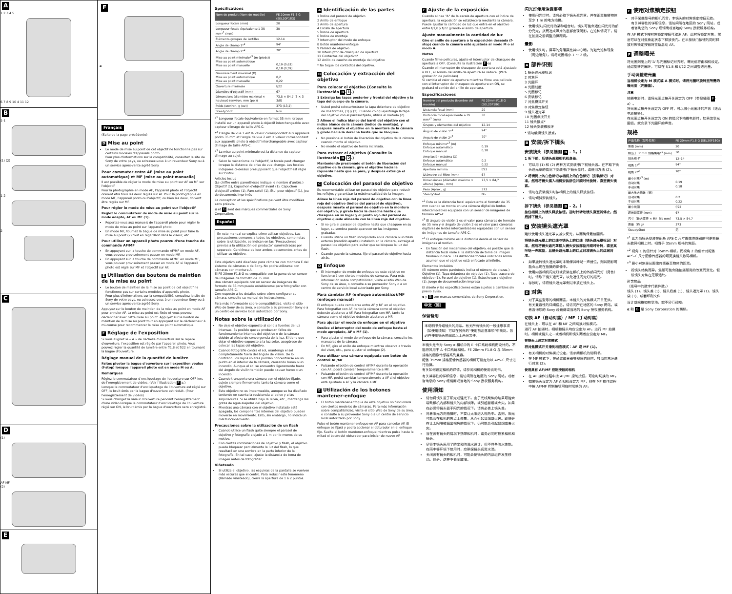A
1 2 3 4 5
6 7 8 9 10 4 11 12
B
1-1
(1) (2)
1-2
2
C
D
(1)
AF MF
(2)
E
F
a
Français
(Suite de la page précédente)
D Mise au point
Le mode de mise au point de cet objectif ne fonctionne pas sur certains modèles d'appareils photo.
Pour plus d'informations sur la compatibilité, consultez le site de Sony de votre pays, ou adressez-vous à un revendeur Sony ou à un service après-vente agréé Sony.
Pour commuter entre AF (mise au point automatique) et MF (mise au point manuelle)
Il est possible de régler le mode de mise au point sur AF ou MF sur l'objectif.
Pour la photographie en mode AF, l'appareil photo et l'objectif doivent être tous les deux réglés sur AF. Pour la photographie en mode MF, l'appareil photo ou l'objectif, ou bien les deux, doivent être réglés sur MF.
Pour régler le mode de mise au point sur l'objectif
Réglez le commutateur de mode de mise au point sur le mode adapté, AF ou MF (1).
Reportez-vous aux manuels de l'appareil photo pour régler le mode de mise au point sur l'appareil photo.
En mode MF, tournez la bague de mise au point pour faire la mise au point (2) tout en regardant dans le viseur, etc.
Pour utiliser un appareil photo pourvu d'une touche de commande AF/MF
En appuyant sur la touche de commande AF/MF en mode AF, vous pouvez provisoirement passer en mode MF.
En appuyant sur la touche de commande AF/MF en mode MF, vous pouvez provisoirement passer en mode AF si l'appareil photo est réglé sur MF et l'objectif sur AF.
E Utilisation des boutons de maintien de la mise au point
Le bouton de maintien de la mise au point de cet objectif ne fonctionne pas sur certains modèles d'appareils photo.
Pour plus d'informations sur la compatibilité, consultez le site de Sony de votre pays, ou adressez-vous à un revendeur Sony ou à un service après-vente agréé Sony.
Appuyez sur le bouton de maintien de la mise au point en mode AF pour annuler AF. La mise au point est fixée et vous pouvez déclencher avec cette mise au point. Appuyez sur le bouton de maintien de la mise au point tout en appuyant sur le déclencheur à mi-course pour recommencer la mise au point automatique.
F Réglage de l'exposition
Si vous alignez le « A » de l'échelle d'ouverture sur le repère d'ouverture, l'exposition est réglée par l'appareil photo. Vous pouvez régler la quantité de lumière entre f/1,8 et f/22 en tournant la bague d'ouverture.
Réglage manuel de la quantité de lumière
Faites pivoter la bague d'ouverture sur l'exposition voulue (f-stop) lorsque l'appareil photo est en mode M ou A.
Remarques
Réglez le commutateur d'encliquetage de l'ouverture sur OFF lors de l'enregistrement de vidéos. (Voir l'illustration F-a.)
Lorsque le commutateur d'encliquetage de l'ouverture est réglé sur OFF, le bruit émis par la bague d'ouverture est réduit. (Pour l'enregistrement de vidéos)
Si vous changez la valeur d'ouverture pendant l'enregistrement d'une vidéo lorsque le commutateur d'encliquetage de l'ouverture réglé sur ON, le bruit émis par la bague d'ouverture sera enregistré.
Spécifications
| Nom de produit (Nom de modèle) | FE 20mm F1.8 G (SEL20F18G) |
| --- | --- |
| Longueur focale (mm) | 20 |
| Longueur focale équivalente à 35 mm*<sup>1</sup> (mm) | 30 |
| Éléments-groupes de lentilles | 12-14 |
| Angle de champ 1*<sup>2</sup> | 94° |
| Angle de champ 2*<sup>2</sup> | 70° |
| Mise au point minimale*<sup>3</sup> (m (pieds)) Mise au point automatique Mise au point manuelle | 0,19 (0,63) 0,18 (0,59) |
| Grossissement maximal (X) Mise au point automatique Mise au point manuelle | 0,2 0,22 |
| Ouverture minimale | f/22 |
| Diamètre d'objectif (mm) | 67 |
| Dimensions (diamètre maximal × hauteur) (environ, mm (po.)) | 73,5 × 84,7 (3 × 3 3/8) |
| Poids (environ, g (oz)) | 373 (13,2) |
| SteadyShot | Non |
*<sup>1</sup> Longueur focale équivalente en format 35 mm lorsque installé sur un appareil photo à objectif interchangeable avec capteur d'image de taille APS-C.
*<sup>2</sup> L'angle de vue 1 est la valeur correspondant aux appareils photo 35 mm et l'angle de vue 2 est la valeur correspondant aux appareils photo à objectif interchangeable avec capteur d'image de taille APS-C.
*<sup>3</sup> La mise au point minimale est la distance du capteur d'image au sujet.
Selon le mécanisme de l'objectif, la focale peut changer lorsque la distance de prise de vue change. Les focales indiquées ci-dessus présupposent que l'objectif est réglé sur l'infini.
Articles inclus
(Le chiffre entre parenthèses indique le nombre d'unités.)
Objectif (1), Capuchon d'objectif avant (1), Capuchon d'objectif arrière (1), Pare-soleil (1), Étui pour objectif (1), Jeu de documents imprimés
La conception et les spécifications peuvent être modifiées sans préavis.
α et G sont des marques commerciales de Sony Corporation.
Español
En este manual se explica cómo utilizar objetivos. Las precauciones comunes a todos los objetivos, como notas sobre la utilización, se indican en las "Precauciones previas a la utilización del producto" suministradas por separado. Cerciórese de leer ambos documentos antes de utilizar su objetivo.
Este objetivo está diseñado para cámaras con montura E del sistema de cámaras α de Sony. No podrá utilizarse con cámaras con montura A.
El FE 20mm F1.8 G es compatible con la gama de un sensor de imágenes de formato de 35 mm
Una cámara equipada con un sensor de imágenes de formato de 35 mm puede establecerse para fotografiar con tamaño APS-C.
Con respecto a los detalles sobre cómo configurar su cámara, consulte su manual de instrucciones.
Para más información sobre compatibilidad, visite el sitio Web de Sony de su área, o consulte a su proveedor Sony o a un centro de servicio local autorizado por Sony.
Notas sobre la utilización
No deje el objetivo expuesto al sol o a fuentes de luz intensas. Es posible que se produzcan fallos de funcionamiento internos del objetivo o de la cámara debido al efecto de convergencia de la luz. Si tiene que dejar el objetivo expuesto a la luz solar, asegúrese de colocar las tapas del objetivo.
Cuando fotografíe contra el sol, mantenga el sol completamente fuera del ángulo de visión. De lo contrario, los rayos solares podrían concentrarse en un punto en el interior de la cámara, causando humo o un incendio. Aunque el sol se encuentre ligeramente fuera del ángulo de visión también puede causar humo o un incendio.
Cuando transporte una cámara con el objetivo fijado, sujete siempre firmemente tanto la cámara como el objetivo.
Este objetivo no es impermeable, aunque se ha diseñado teniendo en cuenta la resistencia al polvo y a las salpicaduras. Si se utiliza bajo la lluvia, etc., mantenga las gotas de agua alejadas del objetivo.
Mientras una cámara con el objetivo instalado esté apagada, los componentes internos del objetivo pueden moverse en movimiento. Esto, sin embargo, no indica un mal funcionamiento.
Precauciones sobre la utilización de un flash
Cuando utilice un flash quite siempre el parasol de objetivo y fotografíe alejado a 1 m por lo menos de su motivo.
Con ciertas combinaciones de objetivo y flash, el objetivo puede bloquear parcialmente la luz del flash, lo que resultará en una sombra en la parte inferior de la fotografía. En tal caso, ajuste la distancia de toma de imagen antes de fotografiar.
Viñeteado
Si utiliza el objetivo, las esquinas de la pantalla se vuelven más oscuras que el centro. Para reducir este fenómeno (llamado viñeteado), cierre la apertura de 1 a 2 puntos.
A Identificación de las partes
1 Índice del parasol de objetivo
2 Anillo de enfoque
3 Anillo de apertura
4 Escala de apertura
5 Índice de apertura
6 Índice de montaje
7 Interruptor del modo de enfoque
8 Botón mantener-enfoque
9 Parasol de objetivo
10 Interruptor de chasqueo de apertura
11 Contactos del objetivo*
12 Anillo de caucho de montaje del objetivo
* No toque los contactos del objetivo.
B Colocación y extracción del objetivo
Para colocar el objetivo (Consulte la ilustración B-1.)
1 Extraiga las tapas posterior y frontal del objetivo y la tapa del cuerpo de la cámara.
Usted podrá colocar/extraer la tapa delantera de objetivo de dos formas, (1) y (2). Cuando coloque/extraiga la tapa del objetivo con el parasol fijado, utilice el método (2).
2 Alinee el índice blanco del barril del objetivo con el índice blanco de la cámara (índice de montaje), y después inserte el objetivo en la montura de la cámara y gírelo hacia la derecha hasta que se bloquee.
No presione el botón de liberación del objetivo de la cámara cuando monte el objetivo.
No monte el objetivo de forma inclinada.
Para extraer el objetivo (Consulte la ilustración B-2.)
Manteniendo presionado el botón de liberación del objetivo de la cámara, gire el objetivo hacia la izquierda hasta que se pare, y después extraiga el objetivo.
C Colocación del parasol de objetivo
Es recomendable utilizar un parasol de objetivo para reducir los reflejos y garantizar la máxima calidad de la imagen.
Alinee la línea roja del parasol de objetivo con la línea roja del objetivo (índice del parasol de objetivo), después inserte el parasol de objetivo en la montura del objetivo, y gírelo hacia la derecha hasta que chasquee en su lugar y el punto rojo del parasol de objetivo quede alineado con la línea roja del objetivo.
Si no gira el parasol de objetivo hasta que chasquee en su lugar, su sombra puede aparecer en las imágenes grabadas.
Cuando utilice un flash incorporado en la cámara o un flash externo (vendido aparte) instalado en la cámara, extraiga el parasol de objetivo para evitar que se bloquee la luz del flash.
Cuando guarde la cámara, fije el parasol de objetivo hacia atrás.
D Enfoque
El interruptor de modo de enfoque de este objetivo no funcionará con ciertos modelos de cámaras. Para más información sobre compatibilidad, visite el sitio Web de Sony de su área, o consulte a su proveedor Sony o a un centro de servicio local autorizado por Sony.
Para cambiar AF (enfoque automático)/MF (enfoque manual)
El enfoque puede cambiarse entre AF y MF en el objetivo.
Para fotografiar con AF, tanto la cámara como el objetivo deberán ajustarse a AF. Para fotografiar con MF, tanto la cámara como el objetivo deberán ajustarse a MF.
Para ajustar el modo de enfoque en el objetivo
Deslice el interruptor del modo de enfoque hasta el modo apropiado, AF o MF (1).
Para ajustar el modo de enfoque de la cámara, consulte los manuales de la cámara.
En MF, gire el anillo de enfoque mientras observa a través del visor, etc., para ajustar el enfoque (2).
Para utilizar una cámara equipada con botón de control AF/MF
Pulsando el botón de control AF/MF durante la operación con AF, podrá cambiar temporalmente a MF.
Pulsando el botón de control AF/MF durante la operación con MF, podrá cambiar temporalmente a AF si el objetivo está ajustado a AF y la cámara a MF.
E Utilización de los botones mantener-enfoque
El botón mantener-enfoque de este objetivo no funcionará con ciertos modelos de cámaras. Para más información sobre compatibilidad, visite el sitio Web de Sony de su área, o consulte a su proveedor Sony o a un centro de servicio local autorizado por Sony.
Pulse el botón mantener-enfoque en AF para cancelar AF. El enfoque se fijará y podrá accionar el obturador en el enfoque fijo. Suelte el botón mantener-enfoque mientras pulse hasta la mitad el botón del obturador para iniciar de nuevo AF.
F Ajuste de la exposición
Cuando alinee "A" de la escala de apertura con el índice de apertura, la exposición se establecerá mediante la cámara. Puede ajustar la cantidad de luz que entra en el objetivo entre f/1,8 y f/22 girando el anillo de apertura.
Ajuste manualmente la cantidad de luz
Gire el anillo de apertura a la exposición deseada (f-stop) cuando la cámara esté ajustada al modo M o al modo A.
Notas
Cuando filme películas, ajuste el interruptor de chasqueo de apertura a OFF. (Consulte la ilustración F-a)
Cuando el interruptor de chasqueo de apertura está ajustado a OFF, el sonido del anillo de apertura se reduce. (Para grabación de películas)
Si cambia el valor de apertura mientras filme una película con el interruptor de chasqueo de apertura en ON, se grabará el sonido del anillo de apertura.
Especificaciones
| Nombre del producto (Nombre del modelo) | FE 20mm F1.8 G (SEL20F18G) |
| --- | --- |
| Distancia focal (mm) | 20 |
| Distancia focal equivalente a 35 mm*<sup>1</sup> (mm) | 30 |
| Grupos y elementos del objetivo | 12-14 |
| Ángulo de visión 1*<sup>2</sup> | 94° |
| Ángulo de visión 2*<sup>2</sup> | 70° |
| Enfoque mínimo*<sup>3</sup> (m) Enfoque automático Enfoque manual | 0,19 0,18 |
| Ampliación máxima (X) Enfoque automático Enfoque manual | 0,2 0,22 |
| Apertura mínima | f/22 |
| Diámetro del filtro (mm) | 67 |
| Dimensiones (diámetro máximo × altura) (Aprox., mm) | 73,5 × 84,7 |
| Peso (Aprox., g) | 373 |
| SteadyShot | No |
*<sup>1</sup> Esta es la distancia focal equivalente al formato de 35 mm cuando se monta en una cámara digital de lentes intercambiables equipada con un sensor de imágenes de tamaño APS-C.
*<sup>2</sup> El ángulo de visión 1 es el valor para cámaras de formato de 35 mm y el ángulo de visión 2 es el valor para cámaras digitales de lentes intercambiables equipadas con un sensor de imágenes de tamaño APS-C.
*<sup>3</sup> El enfoque mínimo es la distancia desde el sensor de imágenes al motivo.
En función del mecanismo del objetivo, es posible que la distancia focal varíe si la distancia de toma de imagen también lo hace. Las distancias focales indicadas arriba asumen que el objetivo está enfocado al infinito.
Elementos incluidos
(El número entre paréntesis indica el número de piezas.)
Objetivo (1), Tapa delantera de objetivo (1), Tapa trasera de objetivo (1), Parasol de objetivo (1), Estuche para objetivo (1), Juego de documentación impresa
El diseño y las especificaciones están sujetos a cambios sin previo aviso.
α y G son marcas comerciales de Sony Corporation.
中文（简）
保留备用
本说明书介绍镜头的用法。有关所有镜头的一般注意事项（如使用须知）可以在另外的"使用前注意事项"中找到。务必在使用镜头前阅读以上两份文件。
本镜头是专为 Sony α 相机中的 E 卡口系统相机而设计的。不能将其用于 A 卡口系统相机。FE 20mm F1.8 G 与 35mm 规格的图像传感器系列兼容。
配备 35mm 规格图像传感器的相机可设定为以 APS-C 尺寸进行拍摄。
有关如何设定相机的详情，请参阅相机的使用说明书。
有关兼容性的详细信息，请访问所在地区的 Sony 网站，或者咨询您的 Sony 经销商或当地的 Sony 授权服务机构。
使用须知
请勿将镜头置于阳光或强光下。由于光线聚焦的结果可能会导致相机内部和镜头的内部故障，或引起冒烟或火灾。如果在必须将镜头置于阳光的情况下，请务必盖上镜头盖。
对着阳光方向拍摄时，不要让太阳进入视角中。否则，阳光可能会在相机的焦点上聚集，从而引起冒烟或火灾。即使是在让太阳略微偏出视角的情况下，仍可能会引起冒烟或着火灾。
当在装有镜头的情况下携带相机时，请务必同时握紧相机和镜头。
尽管本镜头采用了防尘和防溅水设计，但不具备防水性能。在雨中等环境下使用时，应确保镜头远离水滴。
关闭装有镜头的相机时，可能会使镜头的内部组件发生移动。但是，这并不表示故障。
闪光灯使用注意事项
使用闪光灯时，请务必取下镜头遮光罩，并在距离拍摄物体至少 1 m 的地方拍摄。
使用镜头/闪光灯的某种组合时，镜头可能会遮住闪光灯的部分亮光，从而造成照片的底部出现阴影。在这种情况下，请在拍摄之前调整拍摄距离。
暈影
使用镜头时，屏幕的角落要比其中心暗。为避免这种现象（周边暗角），请将光圈缩小 1 ～ 2 级。
A 部件识别
1 镜头遮光罩标记
2 对焦环
3 光圈环
4 光圈刻度
5 光圈标记
6 安装标记
7 对焦模式开关
8 对焦锁定按钮
9 镜头遮光罩
10 光圈点按开关
11 镜头接点*
12 镜头安装橡胶环
* 请勿触摸镜头接点。
B 安装/拆下镜头
安装镜头（参见插图 B - 1。）
1 拆下前、后镜头盖和相机机身盖。
可以用 (1) 和 (2) 两种方式安装/拆下前镜头盖。在不取下镜头遮光罩的情况下安装/拆下镜头盖时，请使用方法 (2)。
2 将镜筒上的白色标记与相机上的白色标记（安装标记）对准，然后将镜头插入相机安装部位并顺时针旋转，直至镜头锁紧。
请勿在安装镜头时按相机上的镜头释放按钮。
请勿倾斜安装镜头。
拆下镜头（参见插图 B - 2。）
按住相机上的镜头释放按钮，逆时针转动镜头直至其停止，然后拆下镜头。
C 安装镜头遮光罩
建议使用镜头遮光罩以减少反光，从而确保最佳画质。
将镜头遮光罩上的红线与镜头上的红线（镜头遮光罩标记）对准，然后将镜头遮光罩插入镜头安装部位并顺时针转，直至其咔哒一声就位，且镜头遮光罩上的红点对准镜头上的红线对准。
如果旋转镜头遮光罩时未确保其咔哒一声就位，则其阴影可能会出现在拍摄的影像中。
使用内置相机闪光灯或安装在相机上的外部闪光灯（另售）时，请取下镜头遮光罩，以免遮住闪光灯的亮光。
存放时，请将镜头遮光罩倒过来放在镜头上。
D 对焦
对于某些型号的相机而言，本镜头的对焦模式开关无效。
有关兼容性的详细信息，请访问所在地区的 Sony 网站，或者咨询您的 Sony 经销商或当地的 Sony 授权服务机构。
切换 AF（自动对焦）/ MF（手动对焦）
在镜头上，可以在 AF 和 MF 之间切换对焦模式。
进行 AF 拍摄时，相机和镜头均应设定为 AF。进行 MF 拍摄时，相机或镜头之一或者相机和镜头两者应设定为 MF。
在镜头上设定对焦模式
将对焦模式开关滑到相应模式：AF 或 MF (1)。
有关相机的对焦模式设定，请参阅相机的说明书。
在 MF 模式下，在通过取景器等观察的同时，转动对焦环进行对焦 (2)。
使用具有 AF/MF 控制按钮的相机
在 AF 操作过程中按 AF/MF 控制按钮，可临时切换为 MF。
如果镜头设定为 AF 而相机设定为 MF，则在 MF 操作过程中按 AF/MF 控制按钮可临时切换为 AF。
E 使用对焦锁定按钮
对于某些型号的相机而言，本镜头的对焦锁定按钮无效。
有关兼容性的详细信息，请访问所在地区的 Sony 网站，或者咨询您的 Sony 经销商或当地的 Sony 授权服务机构。
在 AF 模式下按对焦锁定按钮可取消 AF。此时将锁定对焦，然后可以在对焦锁定状态下释放快门。在半按快门按钮的同时释放对焦锁定按钮将重新启动 AF。
F 调整曝光
将光圈刻度上的"A"与光圈标记对齐时，曝光值将由相机设定。通过旋转光圈环，可以在 f/1.8 和 f/22 之间调整进光量。
手动调整进光量
当相机设定为 M 模式或 A 模式时，请将光圈环旋转至所需的曝光度（光圈值）。
注意
拍摄电影时，请将光圈点按开关设定为 OFF（参见插图 F-a）。
将光圈点按开关设定为 OFF 时，可以减小光圈环的声音（适合电影拍摄）。
在光圈点按开关设定为 ON 的情况下拍摄电影时，如果改变光圈值，就会录下光圈环的声音。
规格
| 产品名称（型号名称） | FE 20mm F1.8 G (SEL20F18G) |
| --- | --- |
| 焦距 (mm) | 20 |
| 相当于 35mm 规格焦距*<sup>1</sup> (mm) | 30 |
| 镜头组-片 | 12–14 |
| 视角 1*<sup>2</sup> | 94° |
| 视角 2*<sup>2</sup> | 70° |
| 最小对焦*<sup>3</sup> (m) 自动对焦 手动对焦 | 0.19 0.18 |
| 最大放大倍数（倍） 自动对焦 手动对焦 | 0.2 0.22 |
| 最小光圈 | f/22 |
| 遮光镜直径 (mm) | 67 |
| 尺寸（最大直径 × 长）（约 mm） | 73.5 × 84.7 |
| 质量（约 g） | 373 |
| SteadyShot | 无 |
*<sup>1</sup> 此为当镜头安装在配备 APS-C 尺寸图像传感器的可更换镜头数码相机上时，相当于 35mm 规格的焦距。
*<sup>2</sup> 视角 1 的值针对 35mm 相机，而视角 2 的值针对配备 APS-C 尺寸图像传感器的可更换镜头数码相机。
*<sup>3</sup> 最小对焦是从图像传感器至物体的距离。
视镜头结构而异，焦距可能会随拍摄距离的改变而变化。假设镜头对焦在无限远处。
所含物品
（括号中的数字代表件数。）
镜头 (1)、镜头盖 (1)、镜头后盖 (1)、镜头遮光罩 (1)、镜头袋 (1)、成套印刷文件
设计或规格如有变动，恕不另行通知。
α 和 G 是 Sony Corporation 的商标。